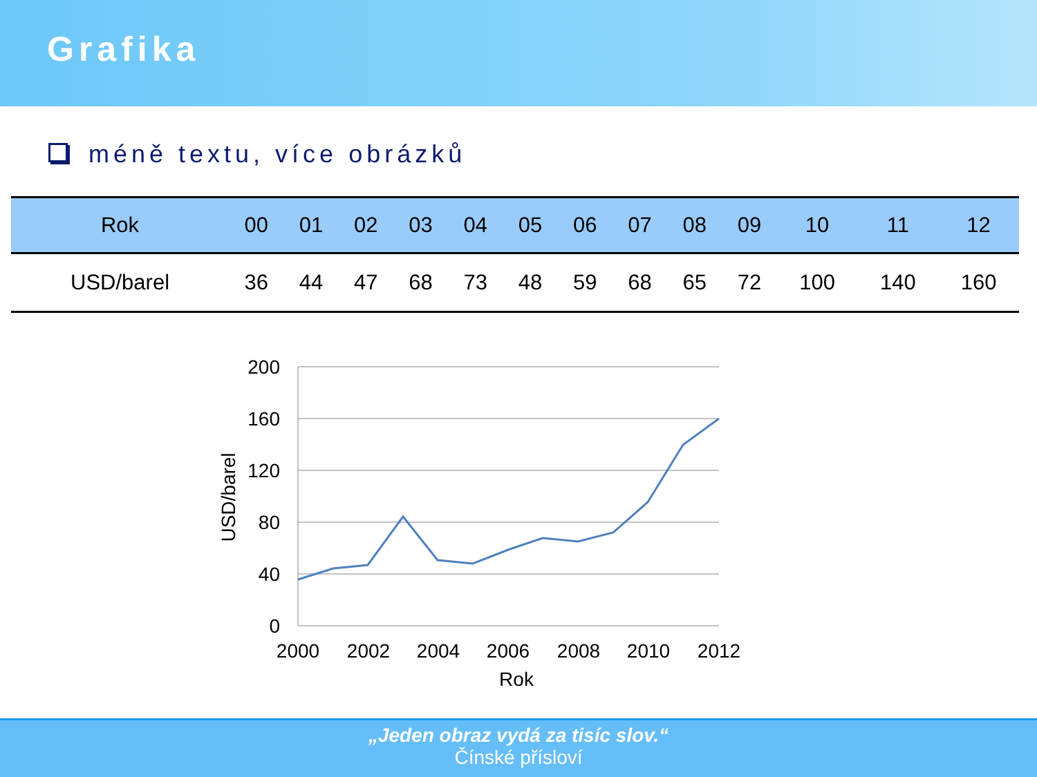Grafika
méně textu, více obrázků
| Rok | 00 | 01 | 02 | 03 | 04 | 05 | 06 | 07 | 08 | 09 | 10 | 11 | 12 |
| --- | --- | --- | --- | --- | --- | --- | --- | --- | --- | --- | --- | --- | --- |
| USD/barel | 36 | 44 | 47 | 68 | 73 | 48 | 59 | 68 | 65 | 72 | 100 | 140 | 160 |
200
160
120
80
40
0
2000
2002
2004
2006
2008
2010
2012
Rok
USD/barel
„Jeden obraz vydá za tisíc slov.“Čínské přísloví